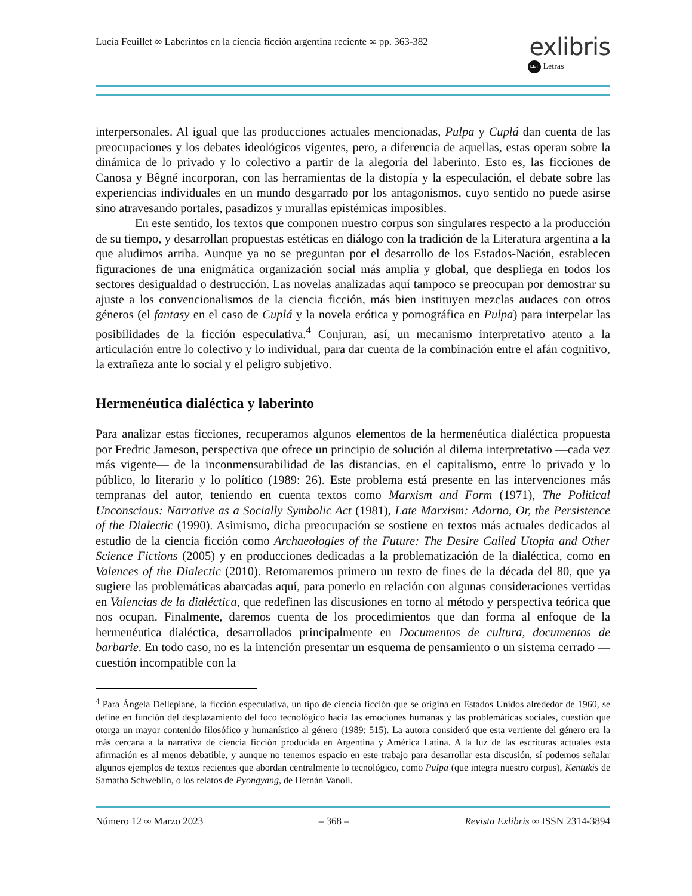Lucía Feuillet ∞ Laberintos en la ciencia ficción argentina reciente ∞ pp. 363-382
exlibris
LET Letras
interpersonales. Al igual que las producciones actuales mencionadas, Pulpa y Cuplá dan cuenta de las preocupaciones y los debates ideológicos vigentes, pero, a diferencia de aquellas, estas operan sobre la dinámica de lo privado y lo colectivo a partir de la alegoría del laberinto. Esto es, las ficciones de Canosa y Bêgné incorporan, con las herramientas de la distopía y la especulación, el debate sobre las experiencias individuales en un mundo desgarrado por los antagonismos, cuyo sentido no puede asirse sino atravesando portales, pasadizos y murallas epistémicas imposibles.
En este sentido, los textos que componen nuestro corpus son singulares respecto a la producción de su tiempo, y desarrollan propuestas estéticas en diálogo con la tradición de la Literatura argentina a la que aludimos arriba. Aunque ya no se preguntan por el desarrollo de los Estados-Nación, establecen figuraciones de una enigmática organización social más amplia y global, que despliega en todos los sectores desigualdad o destrucción. Las novelas analizadas aquí tampoco se preocupan por demostrar su ajuste a los convencionalismos de la ciencia ficción, más bien instituyen mezclas audaces con otros géneros (el fantasy en el caso de Cuplá y la novela erótica y pornográfica en Pulpa) para interpelar las posibilidades de la ficción especulativa.<sup>4</sup> Conjuran, así, un mecanismo interpretativo atento a la articulación entre lo colectivo y lo individual, para dar cuenta de la combinación entre el afán cognitivo, la extrañeza ante lo social y el peligro subjetivo.
Hermenéutica dialéctica y laberinto
Para analizar estas ficciones, recuperamos algunos elementos de la hermenéutica dialéctica propuesta por Fredric Jameson, perspectiva que ofrece un principio de solución al dilema interpretativo —cada vez más vigente— de la inconmensurabilidad de las distancias, en el capitalismo, entre lo privado y lo público, lo literario y lo político (1989: 26). Este problema está presente en las intervenciones más tempranas del autor, teniendo en cuenta textos como Marxism and Form (1971), The Political Unconscious: Narrative as a Socially Symbolic Act (1981), Late Marxism: Adorno, Or, the Persistence of the Dialectic (1990). Asimismo, dicha preocupación se sostiene en textos más actuales dedicados al estudio de la ciencia ficción como Archaeologies of the Future: The Desire Called Utopia and Other Science Fictions (2005) y en producciones dedicadas a la problematización de la dialéctica, como en Valences of the Dialectic (2010). Retomaremos primero un texto de fines de la década del 80, que ya sugiere las problemáticas abarcadas aquí, para ponerlo en relación con algunas consideraciones vertidas en Valencias de la dialéctica, que redefinen las discusiones en torno al método y perspectiva teórica que nos ocupan. Finalmente, daremos cuenta de los procedimientos que dan forma al enfoque de la hermenéutica dialéctica, desarrollados principalmente en Documentos de cultura, documentos de barbarie. En todo caso, no es la intención presentar un esquema de pensamiento o un sistema cerrado —cuestión incompatible con la
<sup>4</sup> Para Ángela Dellepiane, la ficción especulativa, un tipo de ciencia ficción que se origina en Estados Unidos alrededor de 1960, se define en función del desplazamiento del foco tecnológico hacia las emociones humanas y las problemáticas sociales, cuestión que otorga un mayor contenido filosófico y humanístico al género (1989: 515). La autora consideró que esta vertiente del género era la más cercana a la narrativa de ciencia ficción producida en Argentina y América Latina. A la luz de las escrituras actuales esta afirmación es al menos debatible, y aunque no tenemos espacio en este trabajo para desarrollar esta discusión, sí podemos señalar algunos ejemplos de textos recientes que abordan centralmente lo tecnológico, como Pulpa (que integra nuestro corpus), Kentukis de Samatha Schweblin, o los relatos de Pyongyang, de Hernán Vanoli.
Número 12 ∞ Marzo 2023 – 368 – Revista Exlibris ∞ ISSN 2314-3894